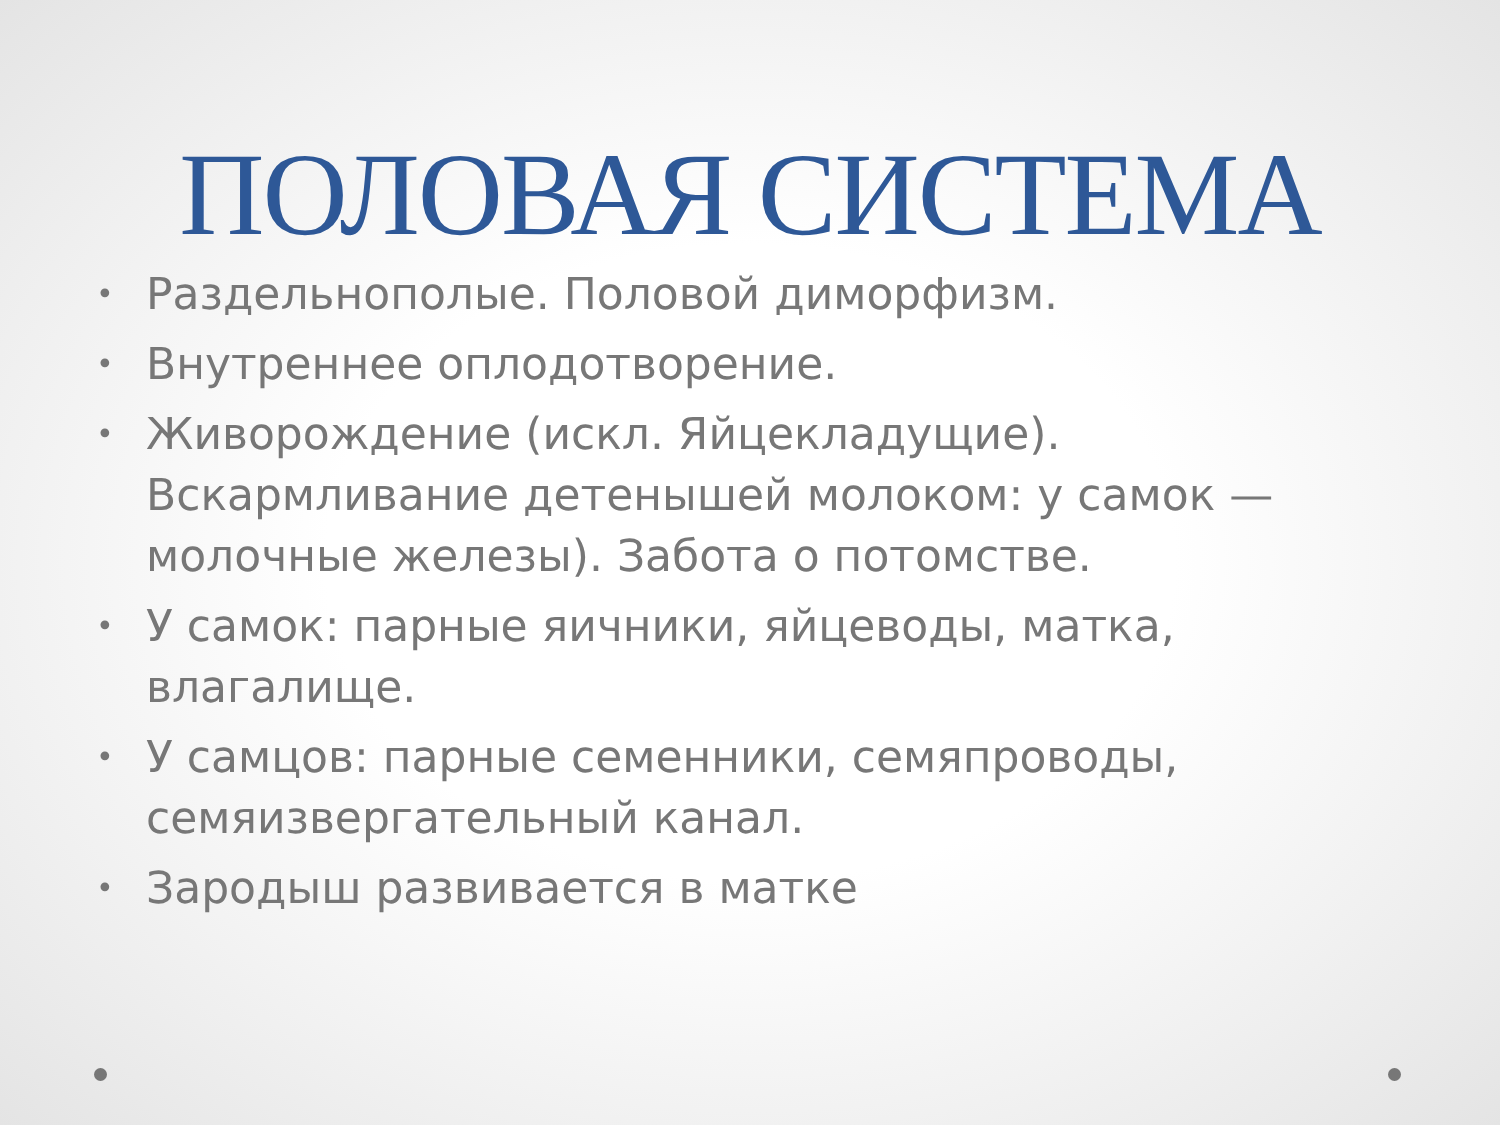ПОЛОВАЯ СИСТЕМА
• Раздельнополые. Половой диморфизм.
• Внутреннее оплодотворение.
• Живорождение (искл. Яйцекладущие). Вскармливание детенышей молоком: у самок — молочные железы). Забота о потомстве.
• У самок: парные яичники, яйцеводы, матка, влагалище.
• У самцов: парные семенники, семяпроводы, семяизвергательный канал.
• Зародыш развивается в матке